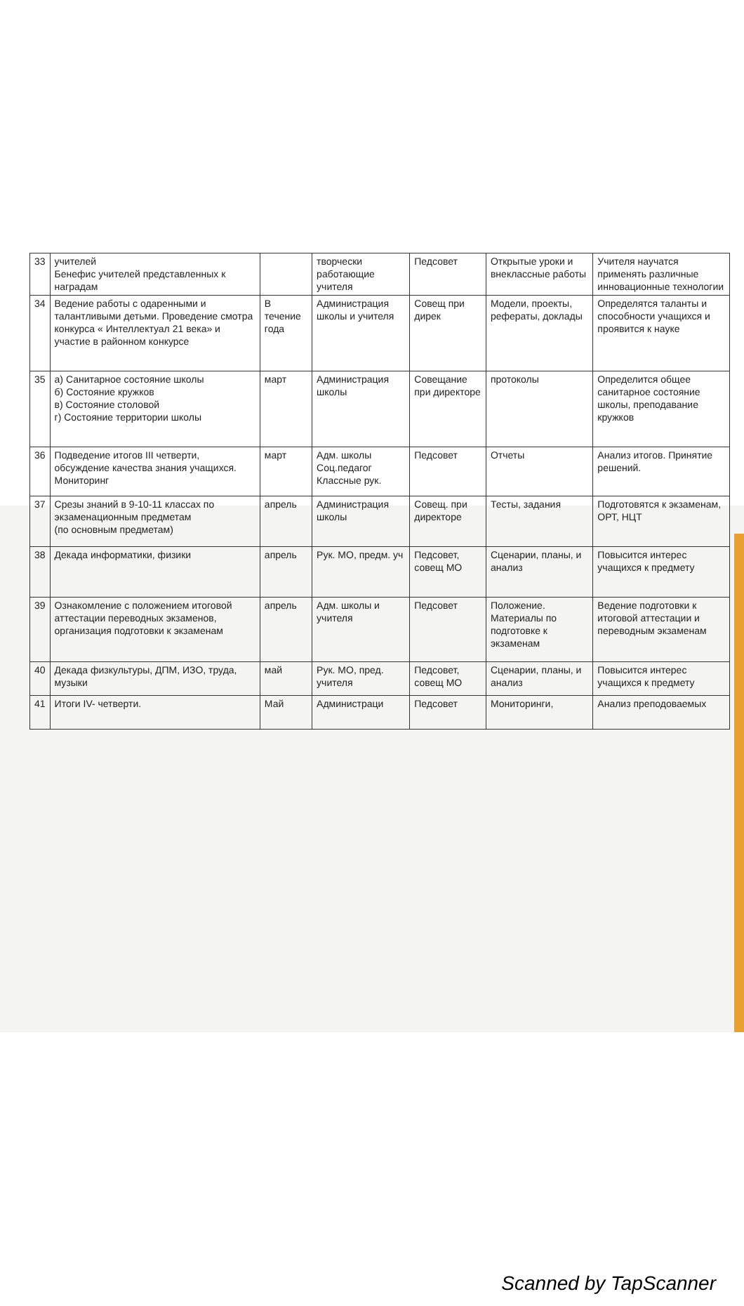| 33 | учителей Бенефис учителей представленных к наградам | | творчески работающие учителя | Педсовет | Открытые уроки и внеклассные работы | Учителя научатся применять различные инновационные технологии |
| 34 | Ведение работы с одаренными и талантливыми детьми. Проведение смотра конкурса « Интеллектуал 21 века» и участие в районном конкурсе | В течение года | Администрация школы и учителя | Совещ при дирек | Модели, проекты, рефераты, доклады | Определятся таланты и способности учащихся и проявится к науке |
| 35 | а) Санитарное состояние школы б) Состояние кружков в) Состояние столовой г) Состояние территории школы | март | Администрация школы | Совещание при директоре | протоколы | Определится общее санитарное состояние школы, преподавание кружков |
| 36 | Подведение итогов III четверти, обсуждение качества знания учащихся. Мониторинг | март | Адм. школы Соц.педагог Классные рук. | Педсовет | Отчеты | Анализ итогов. Принятие решений. |
| 37 | Срезы знаний в 9-10-11 классах по экзаменационным предметам (по основным предметам) | апрель | Администрация школы | Совещ. при директоре | Тесты, задания | Подготовятся к экзаменам, ОРТ, НЦТ |
| 38 | Декада информатики, физики | апрель | Рук. МО, предм. уч | Педсовет, совещ МО | Сценарии, планы, и анализ | Повысится интерес учащихся к предмету |
| 39 | Ознакомление с положением итоговой аттестации переводных экзаменов, организация подготовки к экзаменам | апрель | Адм. школы и учителя | Педсовет | Положение. Материалы по подготовке к экзаменам | Ведение подготовки к итоговой аттестации и переводным экзаменам |
| 40 | Декада физкультуры, ДПМ, ИЗО, труда, музыки | май | Рук. МО, пред. учителя | Педсовет, совещ МО | Сценарии, планы, и анализ | Повысится интерес учащихся к предмету |
| 41 | Итоги IV- четверти. | Май | Администраци | Педсовет | Мониторинги, | Анализ преподоваемых |
Scanned by TapScanner